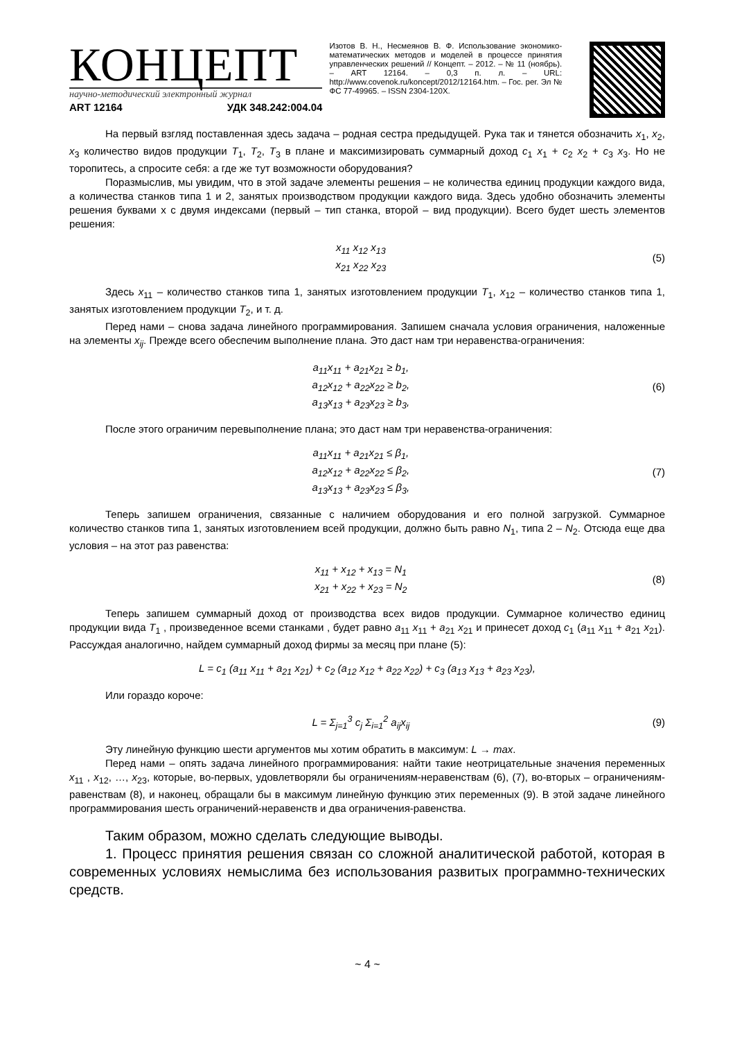КОНЦЕПТ
научно-методический электронный журнал
ART 12164 УДК 348.242:004.04
Изотов В. Н., Несмеянов В. Ф. Использование экономико-математических методов и моделей в процессе принятия управленческих решений // Концепт. – 2012. – № 11 (ноябрь). – ART 12164. – 0,3 п. л. – URL: http://www.covenok.ru/koncept/2012/12164.htm. – Гос. рег. Эл № ФС 77-49965. – ISSN 2304-120X.
На первый взгляд поставленная здесь задача – родная сестра предыдущей. Рука так и тянется обозначить x<sub>1</sub>, x<sub>2</sub>, x<sub>3</sub> количество видов продукции T<sub>1</sub>, T<sub>2</sub>, T<sub>3</sub> в плане и максимизировать суммарный доход c<sub>1</sub> x<sub>1</sub> + c<sub>2</sub> x<sub>2</sub> + c<sub>3</sub> x<sub>3</sub>. Но не торопитесь, а спросите себя: а где же тут возможности оборудования?
Поразмыслив, мы увидим, что в этой задаче элементы решения – не количества единиц продукции каждого вида, а количества станков типа 1 и 2, занятых производством продукции каждого вида. Здесь удобно обозначить элементы решения буквами x с двумя индексами (первый – тип станка, второй – вид продукции). Всего будет шесть элементов решения:
x<sub>11</sub> x<sub>12</sub> x<sub>13</sub>
x<sub>21</sub> x<sub>22</sub> x<sub>23</sub>
(5)
Здесь x<sub>11</sub> – количество станков типа 1, занятых изготовлением продукции T<sub>1</sub>, x<sub>12</sub> – количество станков типа 1, занятых изготовлением продукции T<sub>2</sub>, и т. д.
Перед нами – снова задача линейного программирования. Запишем сначала условия ограничения, наложенные на элементы x<sub>ij</sub>. Прежде всего обеспечим выполнение плана. Это даст нам три неравенства-ограничения:
a<sub>11</sub>x<sub>11</sub> + a<sub>21</sub>x<sub>21</sub> ≥ b<sub>1</sub>,
a<sub>12</sub>x<sub>12</sub> + a<sub>22</sub>x<sub>22</sub> ≥ b<sub>2</sub>,
a<sub>13</sub>x<sub>13</sub> + a<sub>23</sub>x<sub>23</sub> ≥ b<sub>3</sub>,
(6)
После этого ограничим перевыполнение плана; это даст нам три неравенства-ограничения:
a<sub>11</sub>x<sub>11</sub> + a<sub>21</sub>x<sub>21</sub> ≤ β<sub>1</sub>,
a<sub>12</sub>x<sub>12</sub> + a<sub>22</sub>x<sub>22</sub> ≤ β<sub>2</sub>,
a<sub>13</sub>x<sub>13</sub> + a<sub>23</sub>x<sub>23</sub> ≤ β<sub>3</sub>,
(7)
Теперь запишем ограничения, связанные с наличием оборудования и его полной загрузкой. Суммарное количество станков типа 1, занятых изготовлением всей продукции, должно быть равно N<sub>1</sub>, типа 2 – N<sub>2</sub>. Отсюда еще два условия – на этот раз равенства:
x<sub>11</sub> + x<sub>12</sub> + x<sub>13</sub> = N<sub>1</sub>
x<sub>21</sub> + x<sub>22</sub> + x<sub>23</sub> = N<sub>2</sub>
(8)
Теперь запишем суммарный доход от производства всех видов продукции. Суммарное количество единиц продукции вида T<sub>1</sub> , произведенное всеми станками , будет равно a<sub>11</sub> x<sub>11</sub> + a<sub>21</sub> x<sub>21</sub> и принесет доход c<sub>1</sub> (a<sub>11</sub> x<sub>11</sub> + a<sub>21</sub> x<sub>21</sub>). Рассуждая аналогично, найдем суммарный доход фирмы за месяц при плане (5):
L = c<sub>1</sub> (a<sub>11</sub> x<sub>11</sub> + a<sub>21</sub> x<sub>21</sub>) + c<sub>2</sub> (a<sub>12</sub> x<sub>12</sub> + a<sub>22</sub> x<sub>22</sub>) + c<sub>3</sub> (a<sub>13</sub> x<sub>13</sub> + a<sub>23</sub> x<sub>23</sub>),
Или гораздо короче:
L = Σ<sub>j=1</sub><sup>3</sup> c<sub>j</sub> Σ<sub>i=1</sub><sup>2</sup> a<sub>ij</sub>x<sub>ij</sub> (9)
Эту линейную функцию шести аргументов мы хотим обратить в максимум: L → max.
Перед нами – опять задача линейного программирования: найти такие неотрицательные значения переменных x<sub>11</sub> , x<sub>12</sub>, …, x<sub>23</sub>, которые, во-первых, удовлетворяли бы ограничениям-неравенствам (6), (7), во-вторых – ограничениям-равенствам (8), и наконец, обращали бы в максимум линейную функцию этих переменных (9). В этой задаче линейного программирования шесть ограничений-неравенств и два ограничения-равенства.
Таким образом, можно сделать следующие выводы.
1. Процесс принятия решения связан со сложной аналитической работой, которая в современных условиях немыслима без использования развитых программно-технических средств.
~ 4 ~